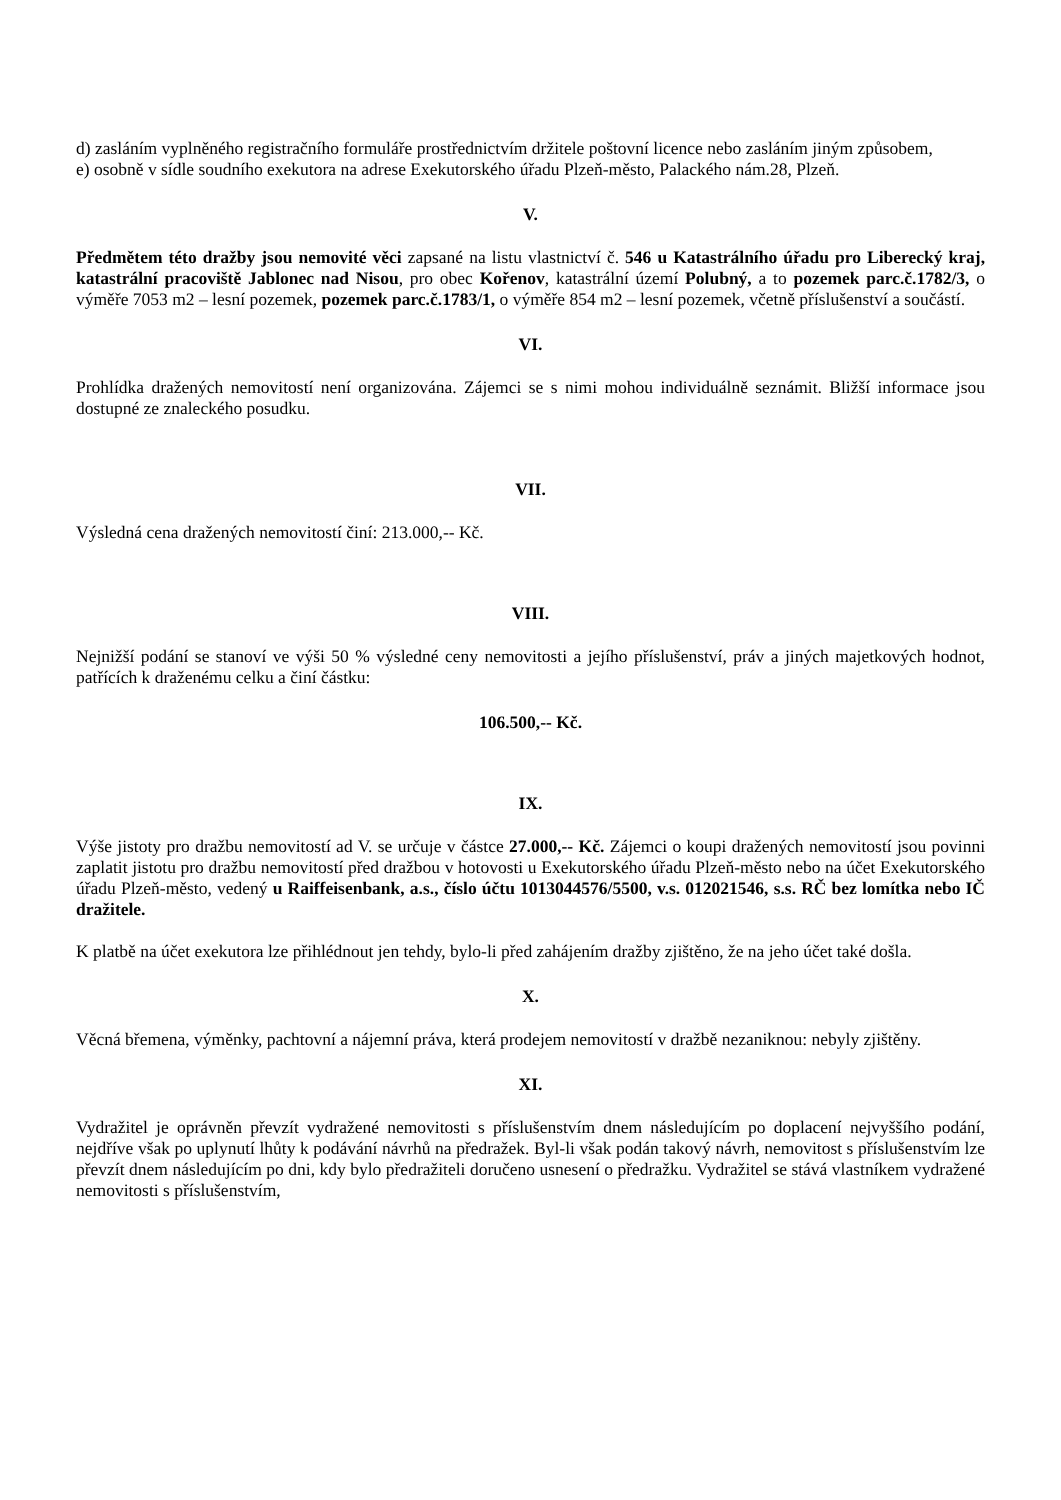d) zasláním vyplněného registračního formuláře prostřednictvím držitele poštovní licence nebo zasláním jiným způsobem,
e) osobně v sídle soudního exekutora na adrese Exekutorského úřadu Plzeň-město, Palackého nám.28, Plzeň.
V.
Předmětem této dražby jsou nemovité věci zapsané na listu vlastnictví č. 546 u Katastrálního úřadu pro Liberecký kraj, katastrální pracoviště Jablonec nad Nisou, pro obec Kořenov, katastrální území Polubný, a to pozemek parc.č.1782/3, o výměře 7053 m2 – lesní pozemek, pozemek parc.č.1783/1, o výměře 854 m2 – lesní pozemek, včetně příslušenství a součástí.
VI.
Prohlídka dražených nemovitostí není organizována. Zájemci se s nimi mohou individuálně seznámit. Bližší informace jsou dostupné ze znaleckého posudku.
VII.
Výsledná cena dražených nemovitostí činí: 213.000,-- Kč.
VIII.
Nejnižší podání se stanoví ve výši 50 % výsledné ceny nemovitosti a jejího příslušenství, práv a jiných majetkových hodnot, patřících k draženému celku a činí částku:
106.500,-- Kč.
IX.
Výše jistoty pro dražbu nemovitostí ad V. se určuje v částce 27.000,-- Kč. Zájemci o koupi dražených nemovitostí jsou povinni zaplatit jistotu pro dražbu nemovitostí před dražbou v hotovosti u Exekutorského úřadu Plzeň-město nebo na účet Exekutorského úřadu Plzeň-město, vedený u Raiffeisenbank, a.s., číslo účtu 1013044576/5500, v.s. 012021546, s.s. RČ bez lomítka nebo IČ dražitele.
K platbě na účet exekutora lze přihlédnout jen tehdy, bylo-li před zahájením dražby zjištěno, že na jeho účet také došla.
X.
Věcná břemena, výměnky, pachtovní a nájemní práva, která prodejem nemovitostí v dražbě nezaniknou: nebyly zjištěny.
XI.
Vydražitel je oprávněn převzít vydražené nemovitosti s příslušenstvím dnem následujícím po doplacení nejvyššího podání, nejdříve však po uplynutí lhůty k podávání návrhů na předražek. Byl-li však podán takový návrh, nemovitost s příslušenstvím lze převzít dnem následujícím po dni, kdy bylo předražiteli doručeno usnesení o předražku. Vydražitel se stává vlastníkem vydražené nemovitosti s příslušenstvím,